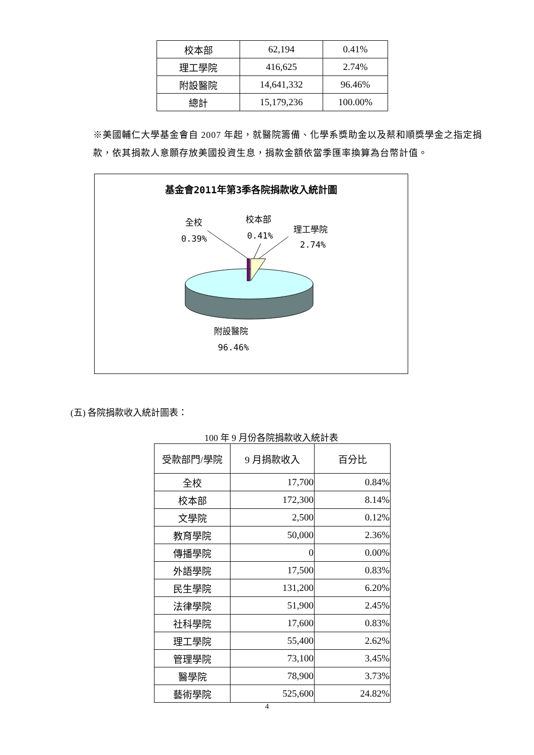| 校本部 | 62,194 | 0.41% |
| 理工學院 | 416,625 | 2.74% |
| 附設醫院 | 14,641,332 | 96.46% |
| 總計 | 15,179,236 | 100.00% |
※美國輔仁大學基金會自 2007 年起，就醫院籌備、化學系獎助金以及蔡和順獎學金之指定捐款，依其捐款人意願存放美國投資生息，捐款金額依當季匯率換算為台幣計值。
基金會2011年第3季各院捐款收入統計圖
全校
0.39%
校本部
0.41%
理工學院
2.74%
附設醫院
96.46%
(五) 各院捐款收入統計圖表：
100 年 9 月份各院捐款收入統計表
| 受款部門/學院 | 9 月捐款收入 | 百分比 |
| --- | --- | --- |
| 全校 | 17,700 | 0.84% |
| 校本部 | 172,300 | 8.14% |
| 文學院 | 2,500 | 0.12% |
| 教育學院 | 50,000 | 2.36% |
| 傳播學院 | 0 | 0.00% |
| 外語學院 | 17,500 | 0.83% |
| 民生學院 | 131,200 | 6.20% |
| 法律學院 | 51,900 | 2.45% |
| 社科學院 | 17,600 | 0.83% |
| 理工學院 | 55,400 | 2.62% |
| 管理學院 | 73,100 | 3.45% |
| 醫學院 | 78,900 | 3.73% |
| 藝術學院 | 525,600 | 24.82% |
4